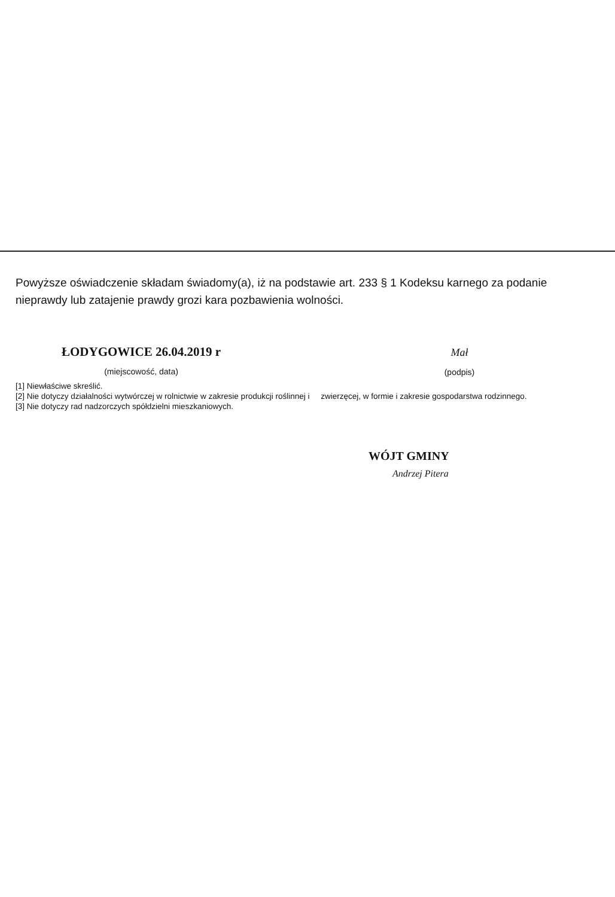Powyższe oświadczenie składam świadomy(a), iż na podstawie art. 233 § 1 Kodeksu karnego za podanie nieprawdy lub zatajenie prawdy grozi kara pozbawienia wolności.
ŁODYGOWICE 26.04.2019 r
(miejscowość, data)
Mał
(podpis)
[1] Niewłaściwe skreślić.
[2] Nie dotyczy działalności wytwórczej w rolnictwie w zakresie produkcji roślinnej i zwierzęcej, w formie i zakresie gospodarstwa rodzinnego.
[3] Nie dotyczy rad nadzorczych spółdzielni mieszkaniowych.
WÓJT GMINY
Andrzej Pitera